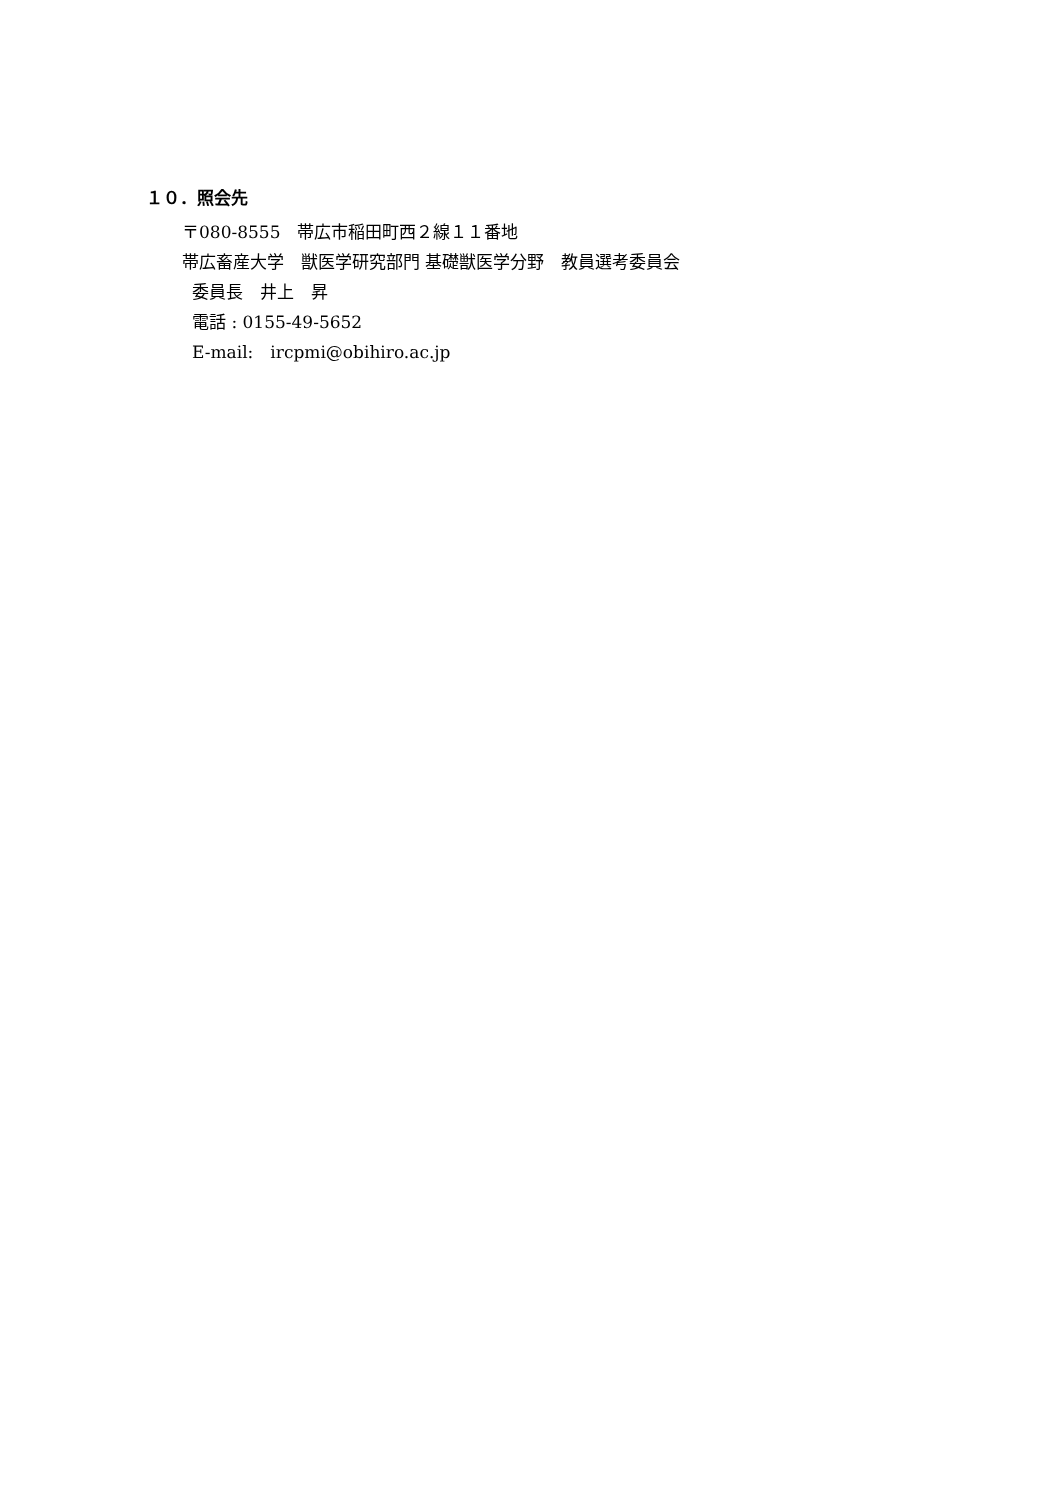１０．照会先
〒080-8555　帯広市稲田町西２線１１番地
帯広畜産大学　獣医学研究部門 基礎獣医学分野　教員選考委員会
委員長　井上　昇
電話 : 0155-49-5652
E-mail:　ircpmi@obihiro.ac.jp